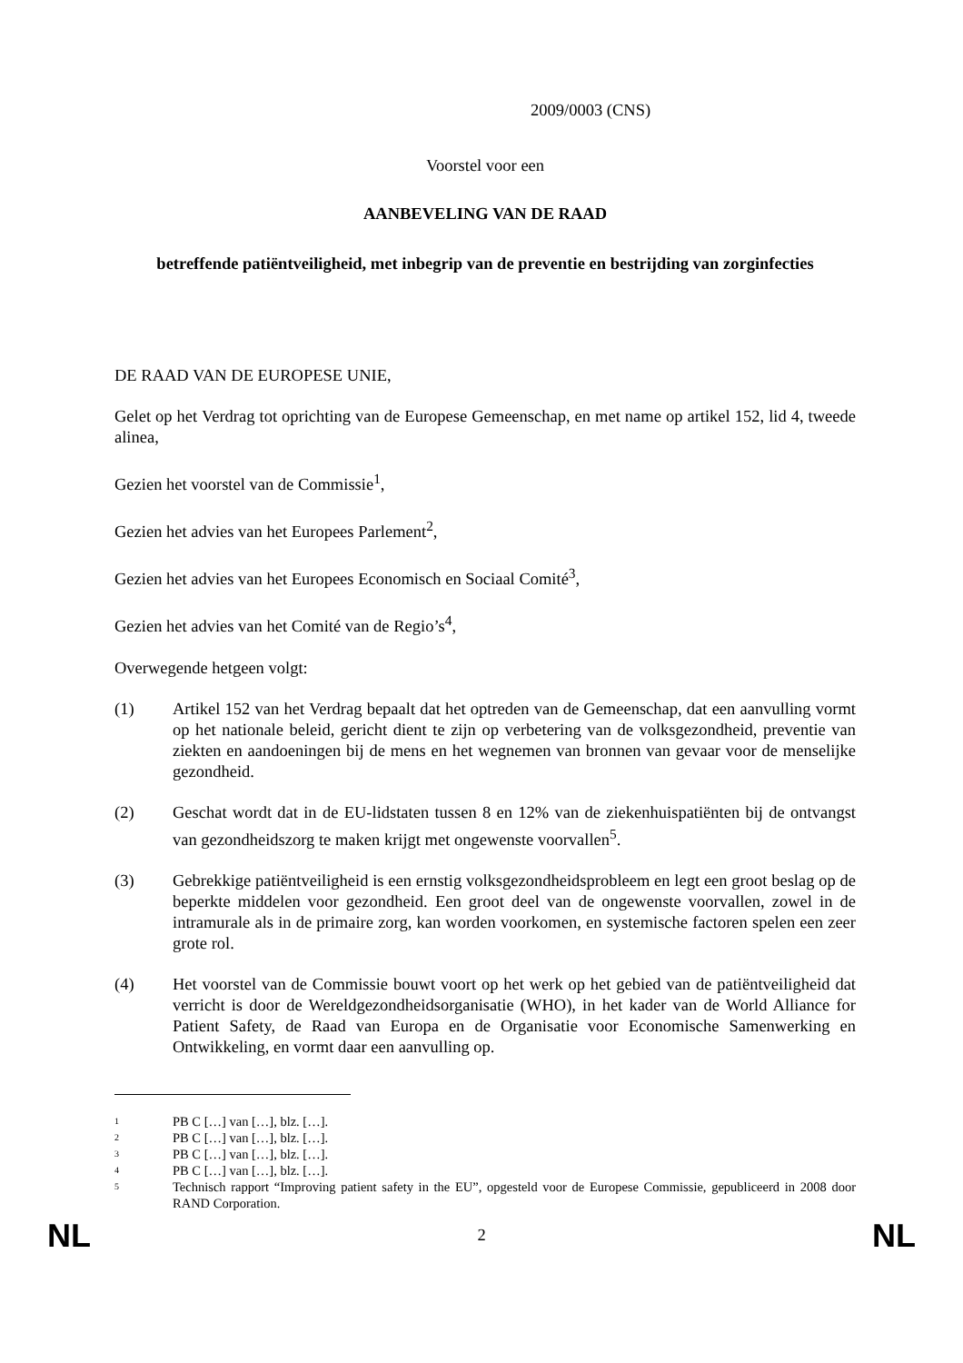2009/0003 (CNS)
Voorstel voor een
AANBEVELING VAN DE RAAD
betreffende patiëntveiligheid, met inbegrip van de preventie en bestrijding van zorginfecties
DE RAAD VAN DE EUROPESE UNIE,
Gelet op het Verdrag tot oprichting van de Europese Gemeenschap, en met name op artikel 152, lid 4, tweede alinea,
Gezien het voorstel van de Commissie<sup>1</sup>,
Gezien het advies van het Europees Parlement<sup>2</sup>,
Gezien het advies van het Europees Economisch en Sociaal Comité<sup>3</sup>,
Gezien het advies van het Comité van de Regio’s<sup>4</sup>,
Overwegende hetgeen volgt:
(1) Artikel 152 van het Verdrag bepaalt dat het optreden van de Gemeenschap, dat een aanvulling vormt op het nationale beleid, gericht dient te zijn op verbetering van de volksgezondheid, preventie van ziekten en aandoeningen bij de mens en het wegnemen van bronnen van gevaar voor de menselijke gezondheid.
(2) Geschat wordt dat in de EU-lidstaten tussen 8 en 12% van de ziekenhuispatiënten bij de ontvangst van gezondheidszorg te maken krijgt met ongewenste voorvallen<sup>5</sup>.
(3) Gebrekkige patiëntveiligheid is een ernstig volksgezondheidsprobleem en legt een groot beslag op de beperkte middelen voor gezondheid. Een groot deel van de ongewenste voorvallen, zowel in de intramurale als in de primaire zorg, kan worden voorkomen, en systemische factoren spelen een zeer grote rol.
(4) Het voorstel van de Commissie bouwt voort op het werk op het gebied van de patiëntveiligheid dat verricht is door de Wereldgezondheidsorganisatie (WHO), in het kader van de World Alliance for Patient Safety, de Raad van Europa en de Organisatie voor Economische Samenwerking en Ontwikkeling, en vormt daar een aanvulling op.
1 PB C […] van […], blz. […].
2 PB C […] van […], blz. […].
3 PB C […] van […], blz. […].
4 PB C […] van […], blz. […].
5 Technisch rapport “Improving patient safety in the EU”, opgesteld voor de Europese Commissie, gepubliceerd in 2008 door RAND Corporation.
NL 2 NL